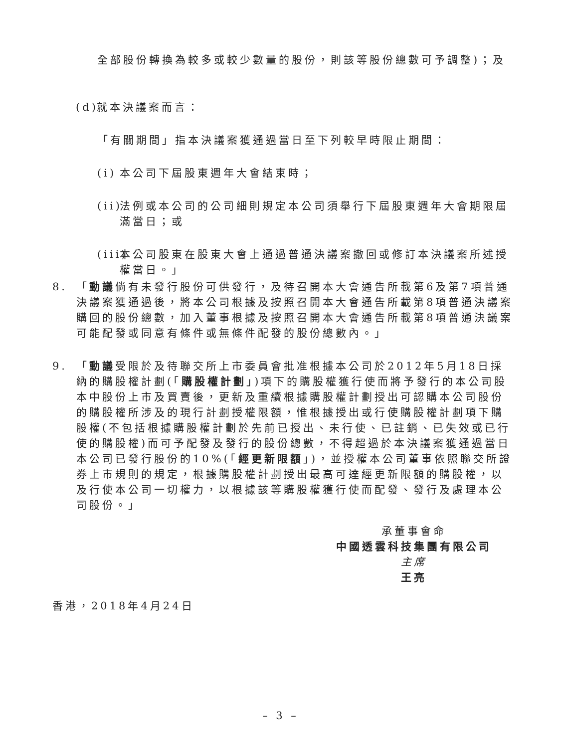全部股份轉換為較多或較少數量的股份，則該等股份總數可予調整)；及
(d) 就本決議案而言：
「有關期間」指本決議案獲通過當日至下列較早時限止期間：
(i) 本公司下屆股東週年大會結束時；
(ii) 法例或本公司的公司細則規定本公司須舉行下屆股東週年大會期限屆滿當日；或
(iii) 本公司股東在股東大會上通過普通決議案撤回或修訂本決議案所述授權當日。」
8. 「動議倘有未發行股份可供發行，及待召開本大會通告所載第6及第7項普通決議案獲通過後，將本公司根據及按照召開本大會通告所載第8項普通決議案購回的股份總數，加入董事根據及按照召開本大會通告所載第8項普通決議案可能配發或同意有條件或無條件配發的股份總數內。」
9. 「動議受限於及待聯交所上市委員會批准根據本公司於2012年5月18日採納的購股權計劃(「購股權計劃」)項下的購股權獲行使而將予發行的本公司股本中股份上市及買賣後，更新及重續根據購股權計劃授出可認購本公司股份的購股權所涉及的現行計劃授權限額，惟根據授出或行使購股權計劃項下購股權(不包括根據購股權計劃於先前已授出、未行使、已註銷、已失效或已行使的購股權)而可予配發及發行的股份總數，不得超過於本決議案獲通過當日本公司已發行股份的10%(「經更新限額」)，並授權本公司董事依照聯交所證券上市規則的規定，根據購股權計劃授出最高可達經更新限額的購股權，以及行使本公司一切權力，以根據該等購股權獲行使而配發、發行及處理本公司股份。」
承董事會命
中國透雲科技集團有限公司
主席
王亮
香港，2018年4月24日
– 3 –